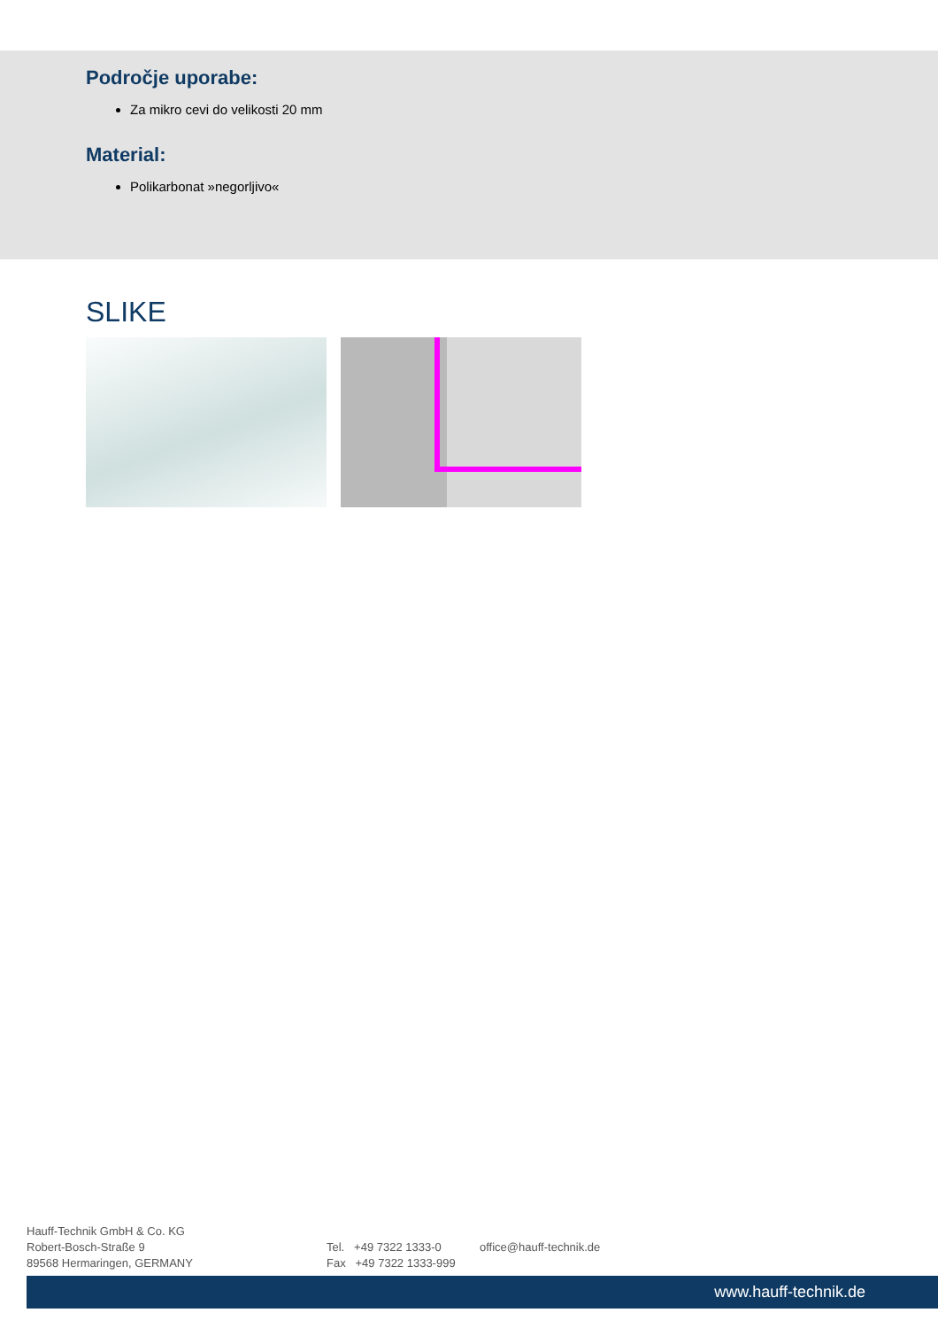Področje uporabe:
Za mikro cevi do velikosti 20 mm
Material:
Polikarbonat »negorljivo«
SLIKE
Hauff-Technik GmbH & Co. KG
Robert-Bosch-Straße 9
89568 Hermaringen, GERMANY
Tel. +49 7322 1333-0
Fax +49 7322 1333-999
office@hauff-technik.de
www.hauff-technik.de